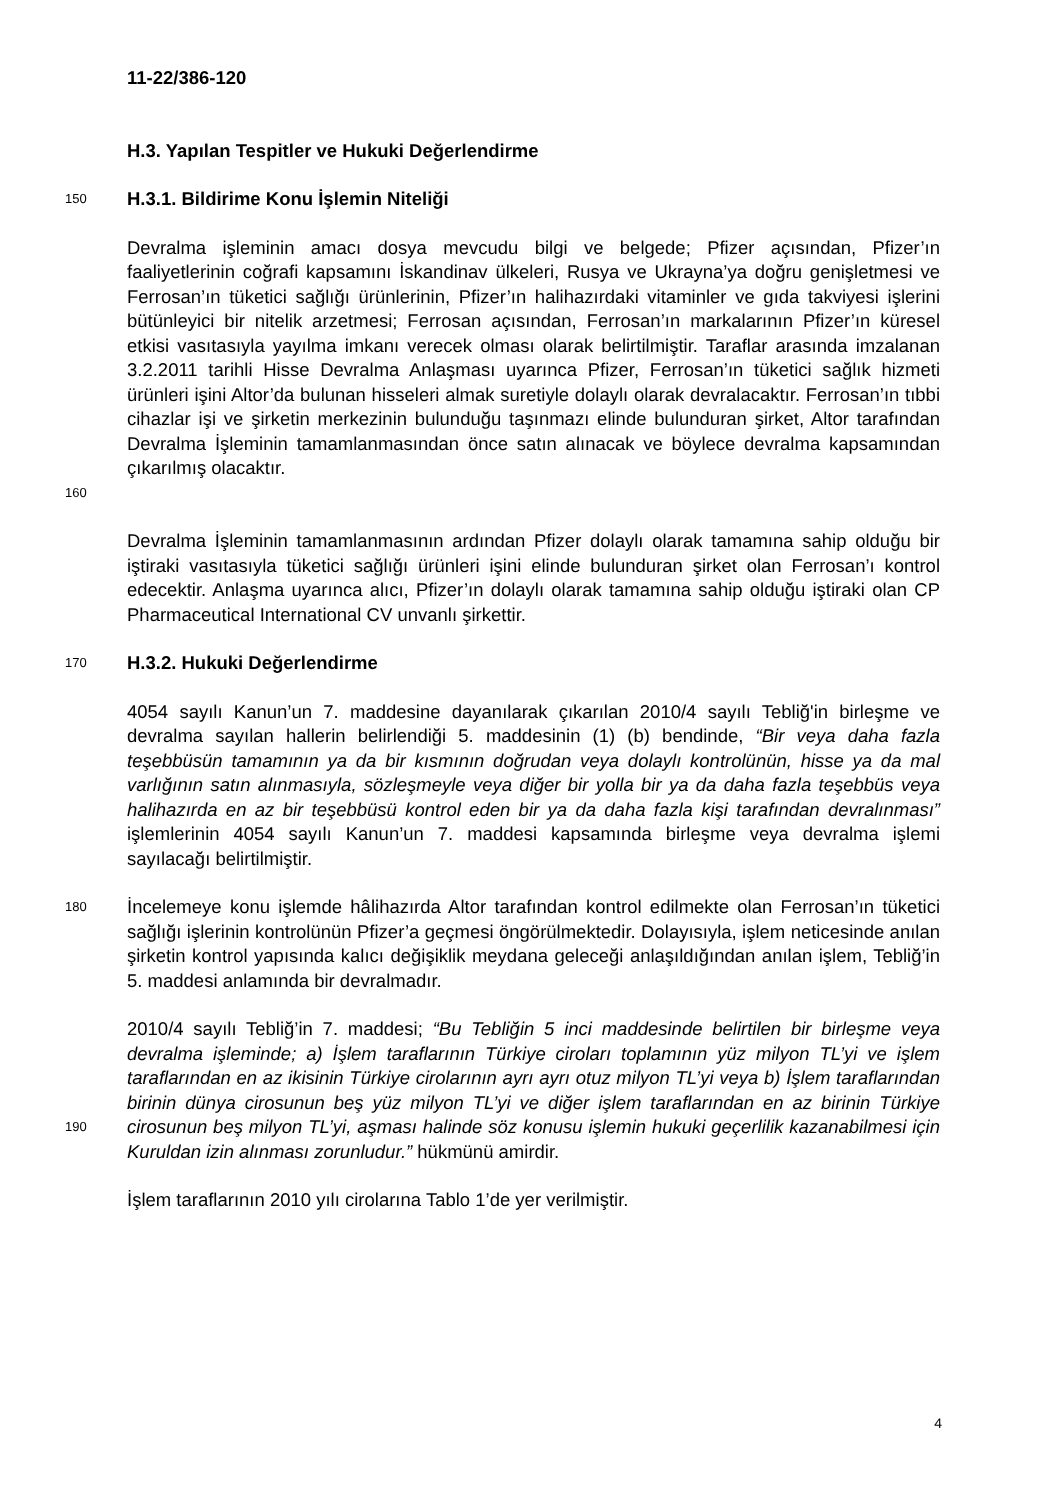11-22/386-120
H.3. Yapılan Tespitler ve Hukuki Değerlendirme
150
H.3.1. Bildirime Konu İşlemin Niteliği
160
Devralma işleminin amacı dosya mevcudu bilgi ve belgede; Pfizer açısından, Pfizer’ın faaliyetlerinin coğrafi kapsamını İskandinav ülkeleri, Rusya ve Ukrayna’ya doğru genişletmesi ve Ferrosan’ın tüketici sağlığı ürünlerinin, Pfizer’ın halihazırdaki vitaminler ve gıda takviyesi işlerini bütünleyici bir nitelik arzetmesi; Ferrosan açısından, Ferrosan’ın markalarının Pfizer’ın küresel etkisi vasıtasıyla yayılma imkanı verecek olması olarak belirtilmiştir. Taraflar arasında imzalanan 3.2.2011 tarihli Hisse Devralma Anlaşması uyarınca Pfizer, Ferrosan’ın tüketici sağlık hizmeti ürünleri işini Altor’da bulunan hisseleri almak suretiyle dolaylı olarak devralacaktır. Ferrosan’ın tıbbi cihazlar işi ve şirketin merkezinin bulunduğu taşınmazı elinde bulunduran şirket, Altor tarafından Devralma İşleminin tamamlanmasından önce satın alınacak ve böylece devralma kapsamından çıkarılmış olacaktır.
Devralma İşleminin tamamlanmasının ardından Pfizer dolaylı olarak tamamına sahip olduğu bir iştiraki vasıtasıyla tüketici sağlığı ürünleri işini elinde bulunduran şirket olan Ferrosan’ı kontrol edecektir. Anlaşma uyarınca alıcı, Pfizer’ın dolaylı olarak tamamına sahip olduğu iştiraki olan CP Pharmaceutical International CV unvanlı şirkettir.
170
H.3.2. Hukuki Değerlendirme
4054 sayılı Kanun’un 7. maddesine dayanılarak çıkarılan 2010/4 sayılı Tebliğ'in birleşme ve devralma sayılan hallerin belirlendiği 5. maddesinin (1) (b) bendinde, “Bir veya daha fazla teşebbüsün tamamının ya da bir kısmının doğrudan veya dolaylı kontrolünün, hisse ya da mal varlığının satın alınmasıyla, sözleşmeyle veya diğer bir yolla bir ya da daha fazla teşebbüs veya halihazırda en az bir teşebbüsü kontrol eden bir ya da daha fazla kişi tarafından devralınması” işlemlerinin 4054 sayılı Kanun’un 7. maddesi kapsamında birleşme veya devralma işlemi sayılacağı belirtilmiştir.
180
İncelemeye konu işlemde hâlihazırda Altor tarafından kontrol edilmekte olan Ferrosan’ın tüketici sağlığı işlerinin kontrolünün Pfizer’a geçmesi öngörülmektedir. Dolayısıyla, işlem neticesinde anılan şirketin kontrol yapısında kalıcı değişiklik meydana geleceği anlaşıldığından anılan işlem, Tebliğ’in 5. maddesi anlamında bir devralmadır.
190
2010/4 sayılı Tebliğ’in 7. maddesi; “Bu Tebliğin 5 inci maddesinde belirtilen bir birleşme veya devralma işleminde; a) İşlem taraflarının Türkiye ciroları toplamının yüz milyon TL’yi ve işlem taraflarından en az ikisinin Türkiye cirolarının ayrı ayrı otuz milyon TL’yi veya b) İşlem taraflarından birinin dünya cirosunun beş yüz milyon TL’yi ve diğer işlem taraflarından en az birinin Türkiye cirosunun beş milyon TL’yi, aşması halinde söz konusu işlemin hukuki geçerlilik kazanabilmesi için Kuruldan izin alınması zorunludur.” hükmünü amirdir.
İşlem taraflarının 2010 yılı cirolarına Tablo 1’de yer verilmiştir.
4